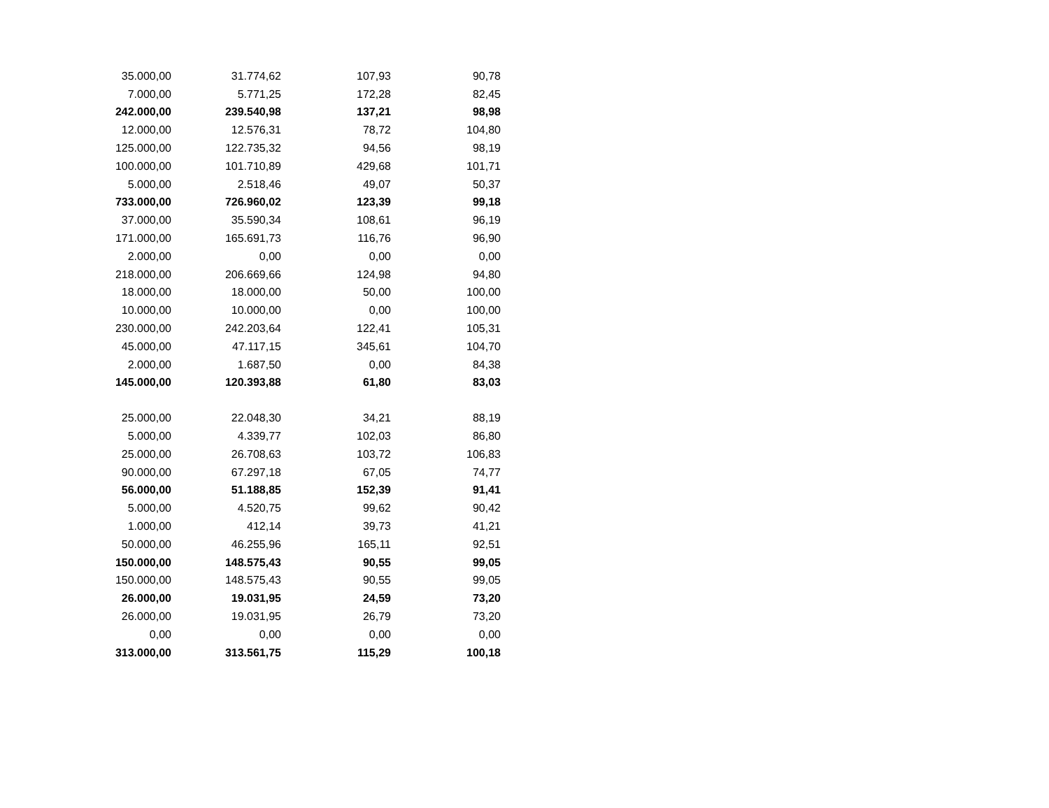| 35.000,00 | 31.774,62 | 107,93 | 90,78 |
| 7.000,00 | 5.771,25 | 172,28 | 82,45 |
| 242.000,00 | 239.540,98 | 137,21 | 98,98 |
| 12.000,00 | 12.576,31 | 78,72 | 104,80 |
| 125.000,00 | 122.735,32 | 94,56 | 98,19 |
| 100.000,00 | 101.710,89 | 429,68 | 101,71 |
| 5.000,00 | 2.518,46 | 49,07 | 50,37 |
| 733.000,00 | 726.960,02 | 123,39 | 99,18 |
| 37.000,00 | 35.590,34 | 108,61 | 96,19 |
| 171.000,00 | 165.691,73 | 116,76 | 96,90 |
| 2.000,00 | 0,00 | 0,00 | 0,00 |
| 218.000,00 | 206.669,66 | 124,98 | 94,80 |
| 18.000,00 | 18.000,00 | 50,00 | 100,00 |
| 10.000,00 | 10.000,00 | 0,00 | 100,00 |
| 230.000,00 | 242.203,64 | 122,41 | 105,31 |
| 45.000,00 | 47.117,15 | 345,61 | 104,70 |
| 2.000,00 | 1.687,50 | 0,00 | 84,38 |
| 145.000,00 | 120.393,88 | 61,80 | 83,03 |
| 25.000,00 | 22.048,30 | 34,21 | 88,19 |
| 5.000,00 | 4.339,77 | 102,03 | 86,80 |
| 25.000,00 | 26.708,63 | 103,72 | 106,83 |
| 90.000,00 | 67.297,18 | 67,05 | 74,77 |
| 56.000,00 | 51.188,85 | 152,39 | 91,41 |
| 5.000,00 | 4.520,75 | 99,62 | 90,42 |
| 1.000,00 | 412,14 | 39,73 | 41,21 |
| 50.000,00 | 46.255,96 | 165,11 | 92,51 |
| 150.000,00 | 148.575,43 | 90,55 | 99,05 |
| 150.000,00 | 148.575,43 | 90,55 | 99,05 |
| 26.000,00 | 19.031,95 | 24,59 | 73,20 |
| 26.000,00 | 19.031,95 | 26,79 | 73,20 |
| 0,00 | 0,00 | 0,00 | 0,00 |
| 313.000,00 | 313.561,75 | 115,29 | 100,18 |